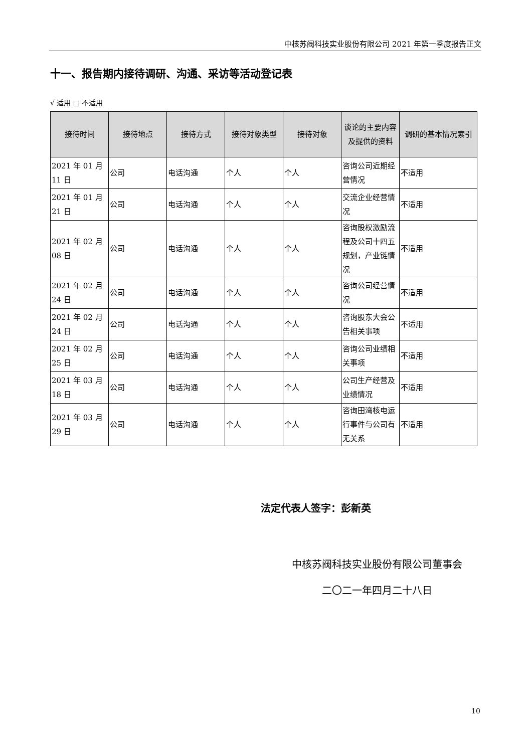中核苏阀科技实业股份有限公司 2021 年第一季度报告正文
十一、报告期内接待调研、沟通、采访等活动登记表
√ 适用 □ 不适用
| 接待时间 | 接待地点 | 接待方式 | 接待对象类型 | 接待对象 | 谈论的主要内容及提供的资料 | 调研的基本情况索引 |
| --- | --- | --- | --- | --- | --- | --- |
| 2021 年 01 月 11 日 | 公司 | 电话沟通 | 个人 | 个人 | 咨询公司近期经营情况 | 不适用 |
| 2021 年 01 月 21 日 | 公司 | 电话沟通 | 个人 | 个人 | 交流企业经营情况 | 不适用 |
| 2021 年 02 月 08 日 | 公司 | 电话沟通 | 个人 | 个人 | 咨询股权激励流程及公司十四五规划，产业链情况 | 不适用 |
| 2021 年 02 月 24 日 | 公司 | 电话沟通 | 个人 | 个人 | 咨询公司经营情况 | 不适用 |
| 2021 年 02 月 24 日 | 公司 | 电话沟通 | 个人 | 个人 | 咨询股东大会公告相关事项 | 不适用 |
| 2021 年 02 月 25 日 | 公司 | 电话沟通 | 个人 | 个人 | 咨询公司业绩相关事项 | 不适用 |
| 2021 年 03 月 18 日 | 公司 | 电话沟通 | 个人 | 个人 | 公司生产经营及业绩情况 | 不适用 |
| 2021 年 03 月 29 日 | 公司 | 电话沟通 | 个人 | 个人 | 咨询田湾核电运行事件与公司有无关系 | 不适用 |
法定代表人签字：彭新英
中核苏阀科技实业股份有限公司董事会
二〇二一年四月二十八日
10